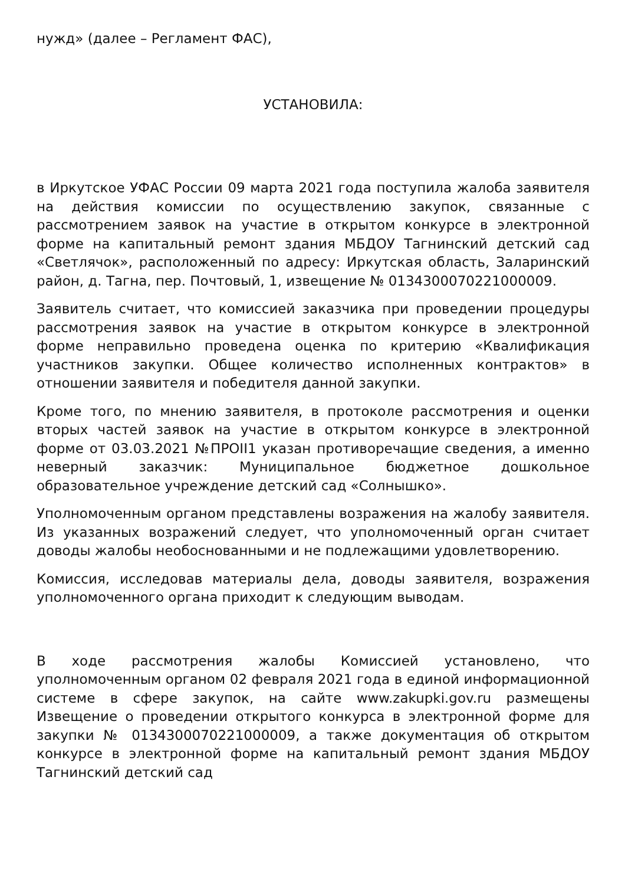нужд» (далее – Регламент ФАС),
УСТАНОВИЛА:
в Иркутское УФАС России 09 марта 2021 года поступила жалоба заявителя на действия комиссии по осуществлению закупок, связанные с рассмотрением заявок на участие в открытом конкурсе в электронной форме на капитальный ремонт здания МБДОУ Тагнинский детский сад «Светлячок», расположенный по адресу: Иркутская область, Заларинский район, д. Тагна, пер. Почтовый, 1, извещение № 0134300070221000009.
Заявитель считает, что комиссией заказчика при проведении процедуры рассмотрения заявок на участие в открытом конкурсе в электронной форме неправильно проведена оценка по критерию «Квалификация участников закупки. Общее количество исполненных контрактов» в отношении заявителя и победителя данной закупки.
Кроме того, по мнению заявителя, в протоколе рассмотрения и оценки вторых частей заявок на участие в открытом конкурсе в электронной форме от 03.03.2021 №ПРОII1 указан противоречащие сведения, а именно неверный заказчик: Муниципальное бюджетное дошкольное образовательное учреждение детский сад «Солнышко».
Уполномоченным органом представлены возражения на жалобу заявителя. Из указанных возражений следует, что уполномоченный орган считает доводы жалобы необоснованными и не подлежащими удовлетворению.
Комиссия, исследовав материалы дела, доводы заявителя, возражения уполномоченного органа приходит к следующим выводам.
В ходе рассмотрения жалобы Комиссией установлено, что уполномоченным органом 02 февраля 2021 года в единой информационной системе в сфере закупок, на сайте www.zakupki.gov.ru размещены Извещение о проведении открытого конкурса в электронной форме для закупки № 0134300070221000009, а также документация об открытом конкурсе в электронной форме на капитальный ремонт здания МБДОУ Тагнинский детский сад